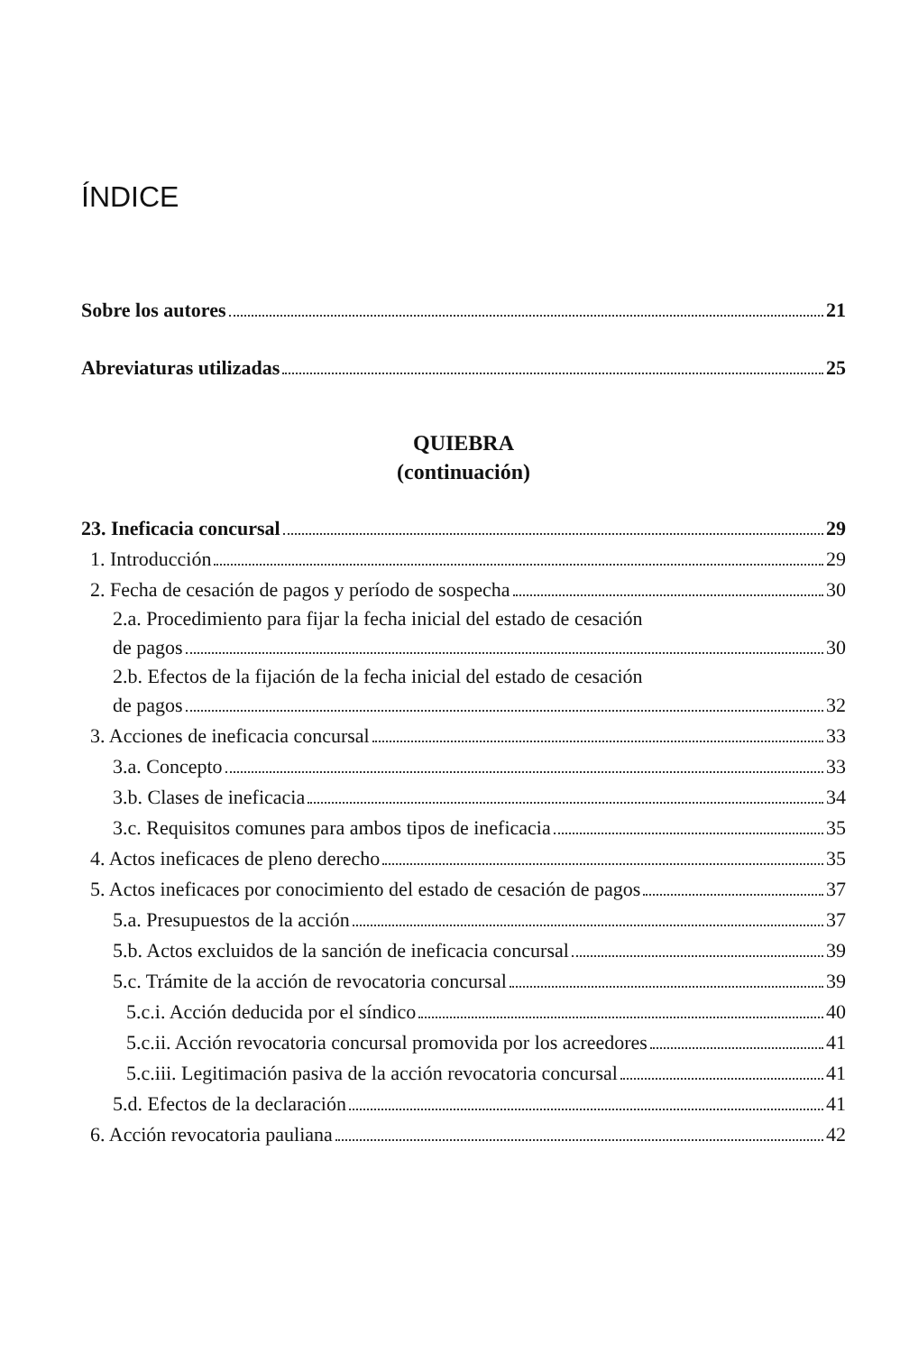ÍNDICE
Sobre los autores 21
Abreviaturas utilizadas 25
QUIEBRA
(continuación)
23. Ineficacia concursal 29
1. Introducción 29
2. Fecha de cesación de pagos y período de sospecha 30
2.a. Procedimiento para fijar la fecha inicial del estado de cesación
de pagos 30
2.b. Efectos de la fijación de la fecha inicial del estado de cesación
de pagos 32
3. Acciones de ineficacia concursal 33
3.a. Concepto 33
3.b. Clases de ineficacia 34
3.c. Requisitos comunes para ambos tipos de ineficacia 35
4. Actos ineficaces de pleno derecho 35
5. Actos ineficaces por conocimiento del estado de cesación de pagos 37
5.a. Presupuestos de la acción 37
5.b. Actos excluidos de la sanción de ineficacia concursal 39
5.c. Trámite de la acción de revocatoria concursal 39
5.c.i. Acción deducida por el síndico 40
5.c.ii. Acción revocatoria concursal promovida por los acreedores 41
5.c.iii. Legitimación pasiva de la acción revocatoria concursal 41
5.d. Efectos de la declaración 41
6. Acción revocatoria pauliana 42